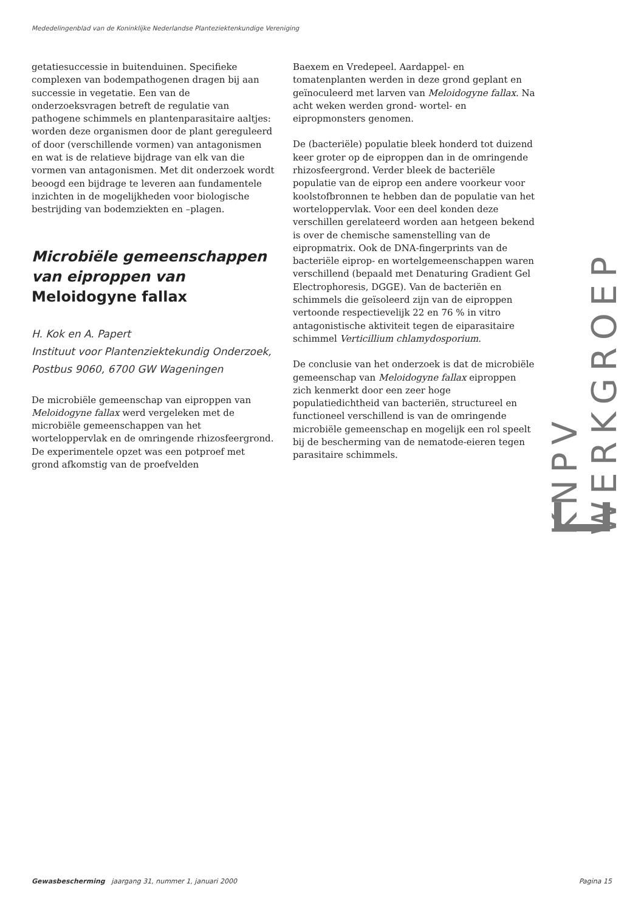Mededelingenblad van de Koninklijke Nederlandse Planteziektenkundige Vereniging
getatiesuccessie in buitenduinen. Specifieke complexen van bodempathogenen dragen bij aan successie in vegetatie. Een van de onderzoeksvragen betreft de regulatie van pathogene schimmels en plantenparasitaire aaltjes: worden deze organismen door de plant gereguleerd of door (verschillende vormen) van antagonismen en wat is de relatieve bijdrage van elk van die vormen van antagonismen. Met dit onderzoek wordt beoogd een bijdrage te leveren aan fundamentele inzichten in de mogelijkheden voor biologische bestrijding van bodemziekten en –plagen.
Microbiële gemeenschappen van eiproppen van Meloidogyne fallax
H. Kok en A. Papert
Instituut voor Plantenziektekundig Onderzoek,
Postbus 9060, 6700 GW Wageningen
De microbiële gemeenschap van eiproppen van Meloidogyne fallax werd vergeleken met de microbiële gemeenschappen van het worteloppervlak en de omringende rhizosfeergrond. De experimentele opzet was een potproef met grond afkomstig van de proefvelden
Baexem en Vredepeel. Aardappel- en tomatenplanten werden in deze grond geplant en geïnoculeerd met larven van Meloidogyne fallax. Na acht weken werden grond- wortel- en eipropmonsters genomen.
De (bacteriële) populatie bleek honderd tot duizend keer groter op de eiproppen dan in de omringende rhizosfeergrond. Verder bleek de bacteriële populatie van de eiprop een andere voorkeur voor koolstofbronnen te hebben dan de populatie van het worteloppervlak. Voor een deel konden deze verschillen gerelateerd worden aan hetgeen bekend is over de chemische samenstelling van de eipropmatrix. Ook de DNA-fingerprints van de bacteriële eiprop- en wortelgemeenschappen waren verschillend (bepaald met Denaturing Gradient Gel Electrophoresis, DGGE). Van de bacteriën en schimmels die geïsoleerd zijn van de eiproppen vertoonde respectievelijk 22 en 76 % in vitro antagonistische aktiviteit tegen de eiparasitaire schimmel Verticillium chlamydosporium.
De conclusie van het onderzoek is dat de microbiële gemeenschap van Meloidogyne fallax eiproppen zich kenmerkt door een zeer hoge populatiedichtheid van bacteriën, structureel en functioneel verschillend is van de omringende microbiële gemeenschap en mogelijk een rol speelt bij de bescherming van de nematode-eieren tegen parasitaire schimmels.
KNPV WERKGROEP
Gewasbescherming jaargang 31, nummer 1, januari 2000 Pagina 15